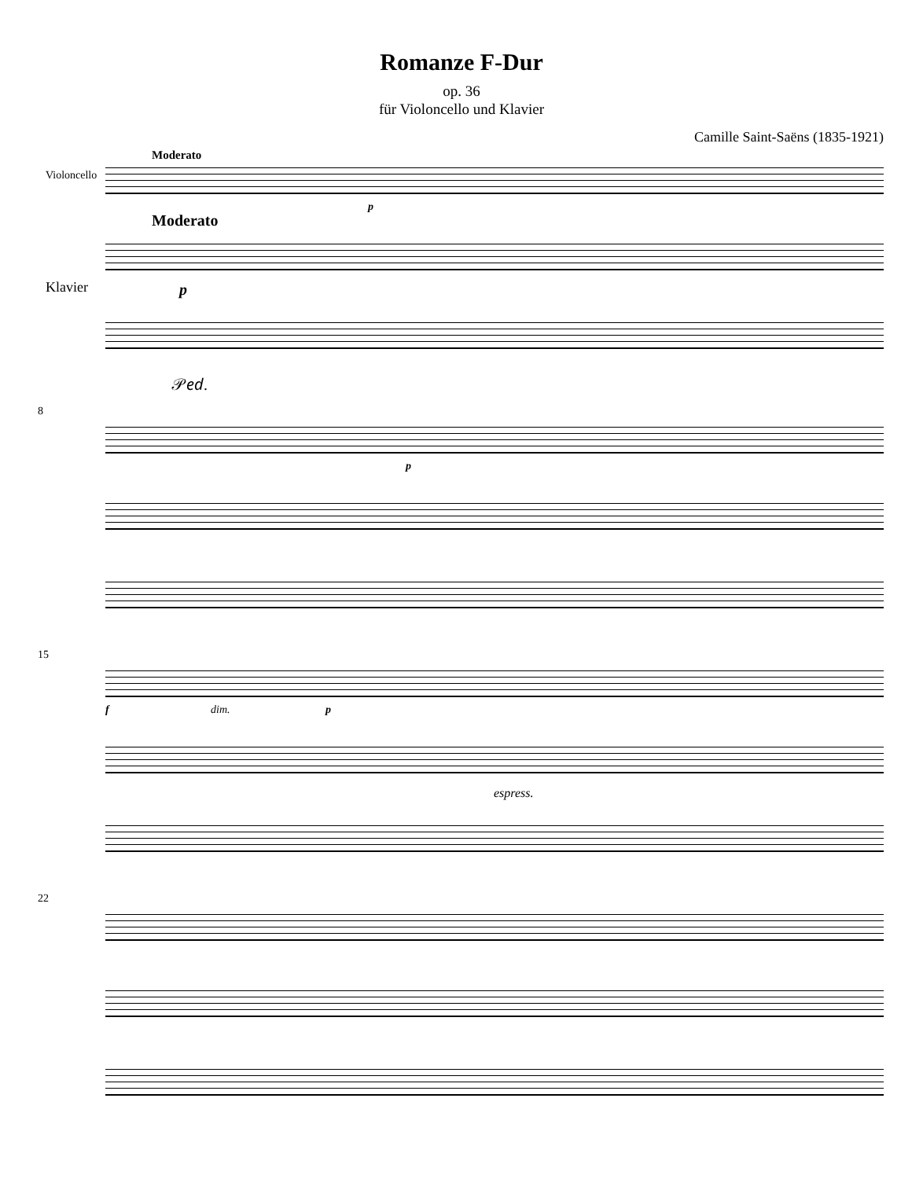Romanze F-Dur
op. 36
für Violoncello und Klavier
Camille Saint-Saëns (1835-1921)
Moderato
Violoncello
p
Moderato
Klavier p
𝒫𝑒𝑑.
8
p
15
f dim. p
espress.
22